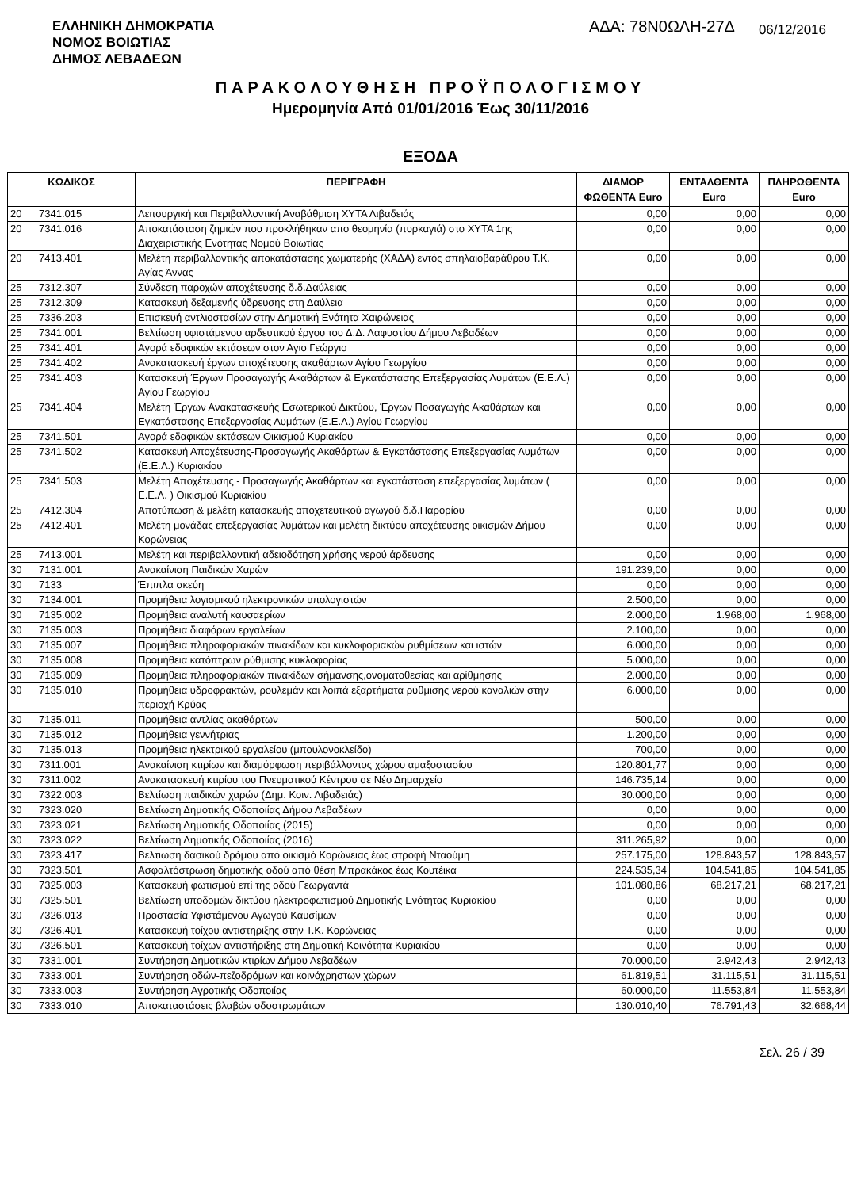ΕΛΛΗΝΙΚΗ ΔΗΜΟΚΡΑΤΙΑ
ΝΟΜΟΣ ΒΟΙΩΤΙΑΣ
ΔΗΜΟΣ ΛΕΒΑΔΕΩΝ
ΑΔΑ: 78Ν0ΩΛΗ-27Δ 06/12/2016
ΠΑΡΑΚΟΛΟΥΘΗΣΗ ΠΡΟΫΠΟΛΟΓΙΣΜΟΥ
Ημερομηνία Από 01/01/2016 Έως 30/11/2016
ΕΞΟΔΑ
| ΚΩΔΙΚΟΣ | | ΠΕΡΙΓΡΑΦΗ | ΔΙΑΜΟΡ ΦΩΘΕΝΤΑ Euro | ΕΝΤΑΛΘΕΝΤΑ Euro | ΠΛΗΡΩΘΕΝΤΑ Euro |
| --- | --- | --- | --- | --- | --- |
| 20 | 7341.015 | Λειτουργική και Περιβαλλοντική Αναβάθμιση ΧΥΤΑ Λιβαδειάς | 0,00 | 0,00 | 0,00 |
| 20 | 7341.016 | Αποκατάσταση ζημιών που προκλήθηκαν απο θεομηνία (πυρκαγιά) στο ΧΥΤΑ 1ης Διαχειριστικής Ενότητας Νομού Βοιωτίας | 0,00 | 0,00 | 0,00 |
| 20 | 7413.401 | Μελέτη περιβαλλοντικής αποκατάστασης χωματερής (ΧΑΔΑ) εντός σπηλαιοβαράθρου Τ.Κ. Αγίας Άννας | 0,00 | 0,00 | 0,00 |
| 25 | 7312.307 | Σύνδεση παροχών αποχέτευσης δ.δ.Δαύλειας | 0,00 | 0,00 | 0,00 |
| 25 | 7312.309 | Κατασκευή δεξαμενής ύδρευσης στη Δαύλεια | 0,00 | 0,00 | 0,00 |
| 25 | 7336.203 | Επισκευή αντλιοστασίων στην Δημοτική Ενότητα Χαιρώνειας | 0,00 | 0,00 | 0,00 |
| 25 | 7341.001 | Βελτίωση υφιστάμενου αρδευτικού έργου του Δ.Δ. Λαφυστίου Δήμου Λεβαδέων | 0,00 | 0,00 | 0,00 |
| 25 | 7341.401 | Αγορά εδαφικών εκτάσεων στον Αγιο Γεώργιο | 0,00 | 0,00 | 0,00 |
| 25 | 7341.402 | Ανακατασκευή έργων αποχέτευσης ακαθάρτων Αγίου Γεωργίου | 0,00 | 0,00 | 0,00 |
| 25 | 7341.403 | Κατασκευή Έργων Προσαγωγής Ακαθάρτων & Εγκατάστασης Επεξεργασίας Λυμάτων (Ε.Ε.Λ.) Αγίου Γεωργίου | 0,00 | 0,00 | 0,00 |
| 25 | 7341.404 | Μελέτη Έργων Ανακατασκευής Εσωτερικού Δικτύου, Έργων Ποσαγωγής Ακαθάρτων και Εγκατάστασης Επεξεργασίας Λυμάτων (Ε.Ε.Λ.) Αγίου Γεωργίου | 0,00 | 0,00 | 0,00 |
| 25 | 7341.501 | Αγορά εδαφικών εκτάσεων Οικισμού Κυριακίου | 0,00 | 0,00 | 0,00 |
| 25 | 7341.502 | Κατασκευή Αποχέτευσης-Προσαγωγής Ακαθάρτων & Εγκατάστασης Επεξεργασίας Λυμάτων (Ε.Ε.Λ.) Κυριακίου | 0,00 | 0,00 | 0,00 |
| 25 | 7341.503 | Μελέτη Αποχέτευσης - Προσαγωγής Ακαθάρτων και εγκατάσταση επεξεργασίας λυμάτων ( Ε.Ε.Λ. ) Οικισμού Κυριακίου | 0,00 | 0,00 | 0,00 |
| 25 | 7412.304 | Αποτύπωση & μελέτη κατασκευής αποχετευτικού αγωγού δ.δ.Παρορίου | 0,00 | 0,00 | 0,00 |
| 25 | 7412.401 | Μελέτη μονάδας επεξεργασίας λυμάτων και μελέτη δικτύου αποχέτευσης οικισμών Δήμου Κορώνειας | 0,00 | 0,00 | 0,00 |
| 25 | 7413.001 | Μελέτη και περιβαλλοντική αδειοδότηση χρήσης νερού άρδευσης | 0,00 | 0,00 | 0,00 |
| 30 | 7131.001 | Ανακαίνιση Παιδικών Χαρών | 191.239,00 | 0,00 | 0,00 |
| 30 | 7133 | Έπιπλα σκεύη | 0,00 | 0,00 | 0,00 |
| 30 | 7134.001 | Προμήθεια λογισμικού ηλεκτρονικών υπολογιστών | 2.500,00 | 0,00 | 0,00 |
| 30 | 7135.002 | Προμήθεια αναλυτή καυσαερίων | 2.000,00 | 1.968,00 | 1.968,00 |
| 30 | 7135.003 | Προμήθεια διαφόρων εργαλείων | 2.100,00 | 0,00 | 0,00 |
| 30 | 7135.007 | Προμήθεια πληροφοριακών πινακίδων και κυκλοφοριακών ρυθμίσεων και ιστών | 6.000,00 | 0,00 | 0,00 |
| 30 | 7135.008 | Προμήθεια κατόπτρων ρύθμισης κυκλοφορίας | 5.000,00 | 0,00 | 0,00 |
| 30 | 7135.009 | Προμήθεια πληροφοριακών πινακίδων σήμανσης,ονοματοθεσίας και αρίθμησης | 2.000,00 | 0,00 | 0,00 |
| 30 | 7135.010 | Προμήθεια υδροφρακτών, ρουλεμάν και λοιπά εξαρτήματα ρύθμισης νερού καναλιών στην περιοχή Κρύας | 6.000,00 | 0,00 | 0,00 |
| 30 | 7135.011 | Προμήθεια αντλίας ακαθάρτων | 500,00 | 0,00 | 0,00 |
| 30 | 7135.012 | Προμήθεια γεννήτριας | 1.200,00 | 0,00 | 0,00 |
| 30 | 7135.013 | Προμήθεια ηλεκτρικού εργαλείου (μπουλονοκλείδο) | 700,00 | 0,00 | 0,00 |
| 30 | 7311.001 | Ανακαίνιση κτιρίων και διαμόρφωση περιβάλλοντος χώρου αμαξοστασίου | 120.801,77 | 0,00 | 0,00 |
| 30 | 7311.002 | Ανακατασκευή κτιρίου του Πνευματικού Κέντρου σε Νέο Δημαρχείο | 146.735,14 | 0,00 | 0,00 |
| 30 | 7322.003 | Βελτίωση παιδικών χαρών (Δημ. Κοιν. Λιβαδειάς) | 30.000,00 | 0,00 | 0,00 |
| 30 | 7323.020 | Βελτίωση Δημοτικής Οδοποιίας Δήμου Λεβαδέων | 0,00 | 0,00 | 0,00 |
| 30 | 7323.021 | Βελτίωση Δημοτικής Οδοποιίας (2015) | 0,00 | 0,00 | 0,00 |
| 30 | 7323.022 | Βελτίωση Δημοτικής Οδοποιίας (2016) | 311.265,92 | 0,00 | 0,00 |
| 30 | 7323.417 | Βελτιωση δασικού δρόμου από οικισμό Κορώνειας έως στροφή Νταούμη | 257.175,00 | 128.843,57 | 128.843,57 |
| 30 | 7323.501 | Ασφαλτόστρωση δημοτικής οδού από θέση Μπρακάκος έως Κουτέικα | 224.535,34 | 104.541,85 | 104.541,85 |
| 30 | 7325.003 | Κατασκευή φωτισμού επί της οδού Γεωργαντά | 101.080,86 | 68.217,21 | 68.217,21 |
| 30 | 7325.501 | Βελτίωση υποδομών δικτύου ηλεκτροφωτισμού Δημοτικής Ενότητας Κυριακίου | 0,00 | 0,00 | 0,00 |
| 30 | 7326.013 | Προστασία Υφιστάμενου Αγωγού Καυσίμων | 0,00 | 0,00 | 0,00 |
| 30 | 7326.401 | Κατασκευή τοίχου αντιστηριξης στην Τ.Κ. Κορώνειας | 0,00 | 0,00 | 0,00 |
| 30 | 7326.501 | Κατασκευή τοίχων αντιστήριξης στη Δημοτική Κοινότητα Κυριακίου | 0,00 | 0,00 | 0,00 |
| 30 | 7331.001 | Συντήρηση Δημοτικών κτιρίων Δήμου Λεβαδέων | 70.000,00 | 2.942,43 | 2.942,43 |
| 30 | 7333.001 | Συντήρηση οδών-πεζοδρόμων και κοινόχρηστων χώρων | 61.819,51 | 31.115,51 | 31.115,51 |
| 30 | 7333.003 | Συντήρηση Αγροτικής Οδοποιίας | 60.000,00 | 11.553,84 | 11.553,84 |
| 30 | 7333.010 | Αποκαταστάσεις βλαβών οδοστρωμάτων | 130.010,40 | 76.791,43 | 32.668,44 |
Σελ. 26 / 39